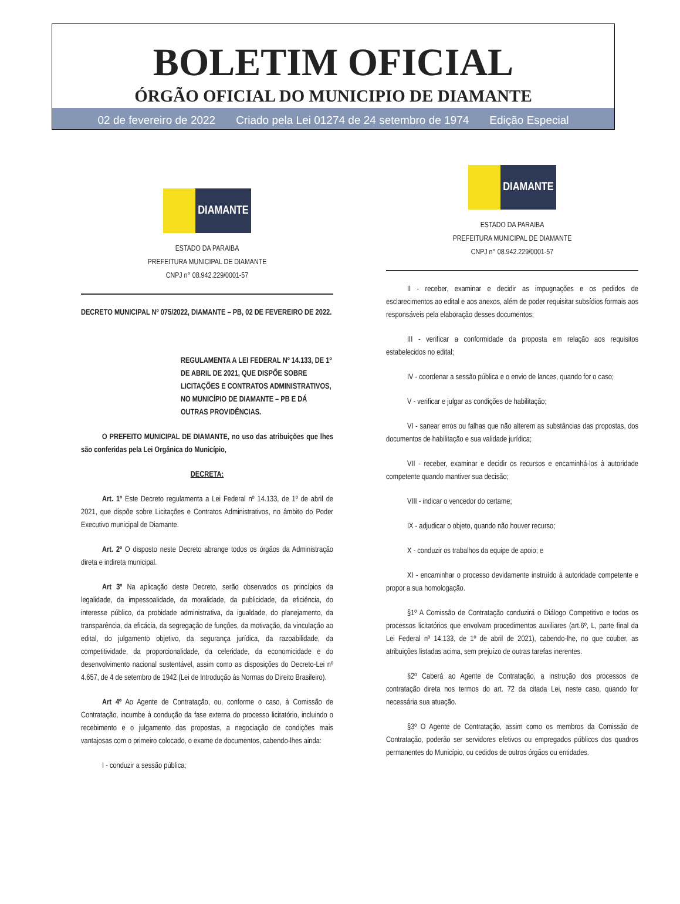BOLETIM OFICIAL
ÓRGÃO OFICIAL DO MUNICIPIO DE DIAMANTE
02 de fevereiro de 2022 Criado pela Lei 01274 de 24 setembro de 1974 Edição Especial
DIAMANTE
ESTADO DA PARAIBA
PREFEITURA MUNICIPAL DE DIAMANTE
CNPJ n° 08.942.229/0001-57
DECRETO MUNICIPAL Nº 075/2022, DIAMANTE – PB, 02 DE FEVEREIRO DE 2022.
REGULAMENTA A LEI FEDERAL Nº 14.133, DE 1º DE ABRIL DE 2021, QUE DISPÕE SOBRE LICITAÇÕES E CONTRATOS ADMINISTRATIVOS, NO MUNICÍPIO DE DIAMANTE – PB E DÁ OUTRAS PROVIDÊNCIAS.
O PREFEITO MUNICIPAL DE DIAMANTE, no uso das atribuições que lhes são conferidas pela Lei Orgânica do Município,
DECRETA:
Art. 1º Este Decreto regulamenta a Lei Federal nº 14.133, de 1º de abril de 2021, que dispõe sobre Licitações e Contratos Administrativos, no âmbito do Poder Executivo municipal de Diamante.
Art. 2º O disposto neste Decreto abrange todos os órgãos da Administração direta e indireta municipal.
Art 3º Na aplicação deste Decreto, serão observados os princípios da legalidade, da impessoalidade, da moralidade, da publicidade, da eficiência, do interesse público, da probidade administrativa, da igualdade, do planejamento, da transparência, da eficácia, da segregação de funções, da motivação, da vinculação ao edital, do julgamento objetivo, da segurança jurídica, da razoabilidade, da competitividade, da proporcionalidade, da celeridade, da economicidade e do desenvolvimento nacional sustentável, assim como as disposições do Decreto-Lei nº 4.657, de 4 de setembro de 1942 (Lei de Introdução às Normas do Direito Brasileiro).
Art 4º Ao Agente de Contratação, ou, conforme o caso, à Comissão de Contratação, incumbe à condução da fase externa do processo licitatório, incluindo o recebimento e o julgamento das propostas, a negociação de condições mais vantajosas com o primeiro colocado, o exame de documentos, cabendo-lhes ainda:
I - conduzir a sessão pública;
DIAMANTE
ESTADO DA PARAIBA
PREFEITURA MUNICIPAL DE DIAMANTE
CNPJ n° 08.942.229/0001-57
II - receber, examinar e decidir as impugnações e os pedidos de esclarecimentos ao edital e aos anexos, além de poder requisitar subsídios formais aos responsáveis pela elaboração desses documentos;
III - verificar a conformidade da proposta em relação aos requisitos estabelecidos no edital;
IV - coordenar a sessão pública e o envio de lances, quando for o caso;
V - verificar e julgar as condições de habilitação;
VI - sanear erros ou falhas que não alterem as substâncias das propostas, dos documentos de habilitação e sua validade jurídica;
VII - receber, examinar e decidir os recursos e encaminhá-los à autoridade competente quando mantiver sua decisão;
VIII - indicar o vencedor do certame;
IX - adjudicar o objeto, quando não houver recurso;
X - conduzir os trabalhos da equipe de apoio; e
XI - encaminhar o processo devidamente instruído à autoridade competente e propor a sua homologação.
§1º A Comissão de Contratação conduzirá o Diálogo Competitivo e todos os processos licitatórios que envolvam procedimentos auxiliares (art.6º, L, parte final da Lei Federal nº 14.133, de 1º de abril de 2021), cabendo-lhe, no que couber, as atribuições listadas acima, sem prejuízo de outras tarefas inerentes.
§2º Caberá ao Agente de Contratação, a instrução dos processos de contratação direta nos termos do art. 72 da citada Lei, neste caso, quando for necessária sua atuação.
§3º O Agente de Contratação, assim como os membros da Comissão de Contratação, poderão ser servidores efetivos ou empregados públicos dos quadros permanentes do Município, ou cedidos de outros órgãos ou entidades.